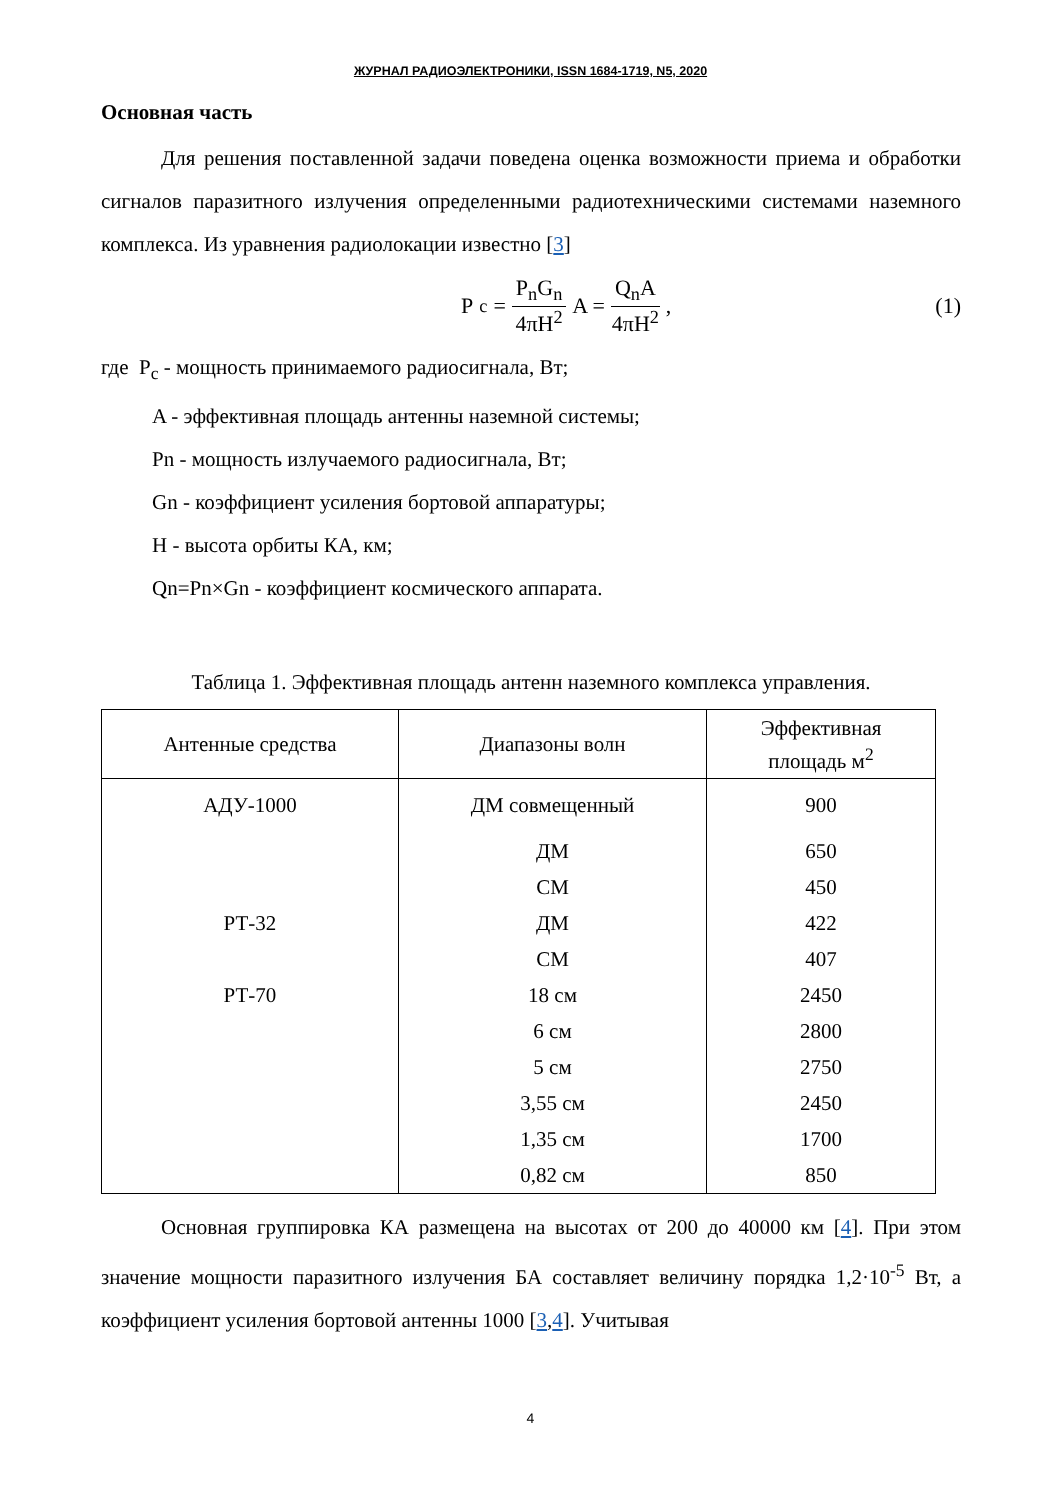ЖУРНАЛ РАДИОЭЛЕКТРОНИКИ, ISSN 1684-1719, N5, 2020
Основная часть
Для решения поставленной задачи поведена оценка возможности приема и обработки сигналов паразитного излучения определенными радиотехническими системами наземного комплекса. Из уравнения радиолокации известно [3]
P<sub>c</sub> = P<sub>n</sub>G<sub>n</sub> 4πH<sup>2</sup> A = Q<sub>n</sub>A 4πH<sup>2</sup> , (1)
где P<sub>c</sub> - мощность принимаемого радиосигнала, Вт;
A - эффективная площадь антенны наземной системы;
Pn - мощность излучаемого радиосигнала, Вт;
Gn - коэффициент усиления бортовой аппаратуры;
H - высота орбиты КА, км;
Qn=Pn×Gn - коэффициент космического аппарата.
Таблица 1. Эффективная площадь антенн наземного комплекса управления.
| Антенные средства | Диапазоны волн | Эффективная площадь м<sup>2</sup> |
| --- | --- | --- |
| АДУ-1000 | ДМ совмещенный | 900 |
| | ДМ | 650 |
| | СМ | 450 |
| РТ-32 | ДМ | 422 |
| | СМ | 407 |
| РТ-70 | 18 см | 2450 |
| | 6 см | 2800 |
| | 5 см | 2750 |
| | 3,55 см | 2450 |
| | 1,35 см | 1700 |
| | 0,82 см | 850 |
Основная группировка КА размещена на высотах от 200 до 40000 км [4]. При этом значение мощности паразитного излучения БА составляет величину порядка 1,2·10<sup>-5</sup> Вт, а коэффициент усиления бортовой антенны 1000 [3,4]. Учитывая
4